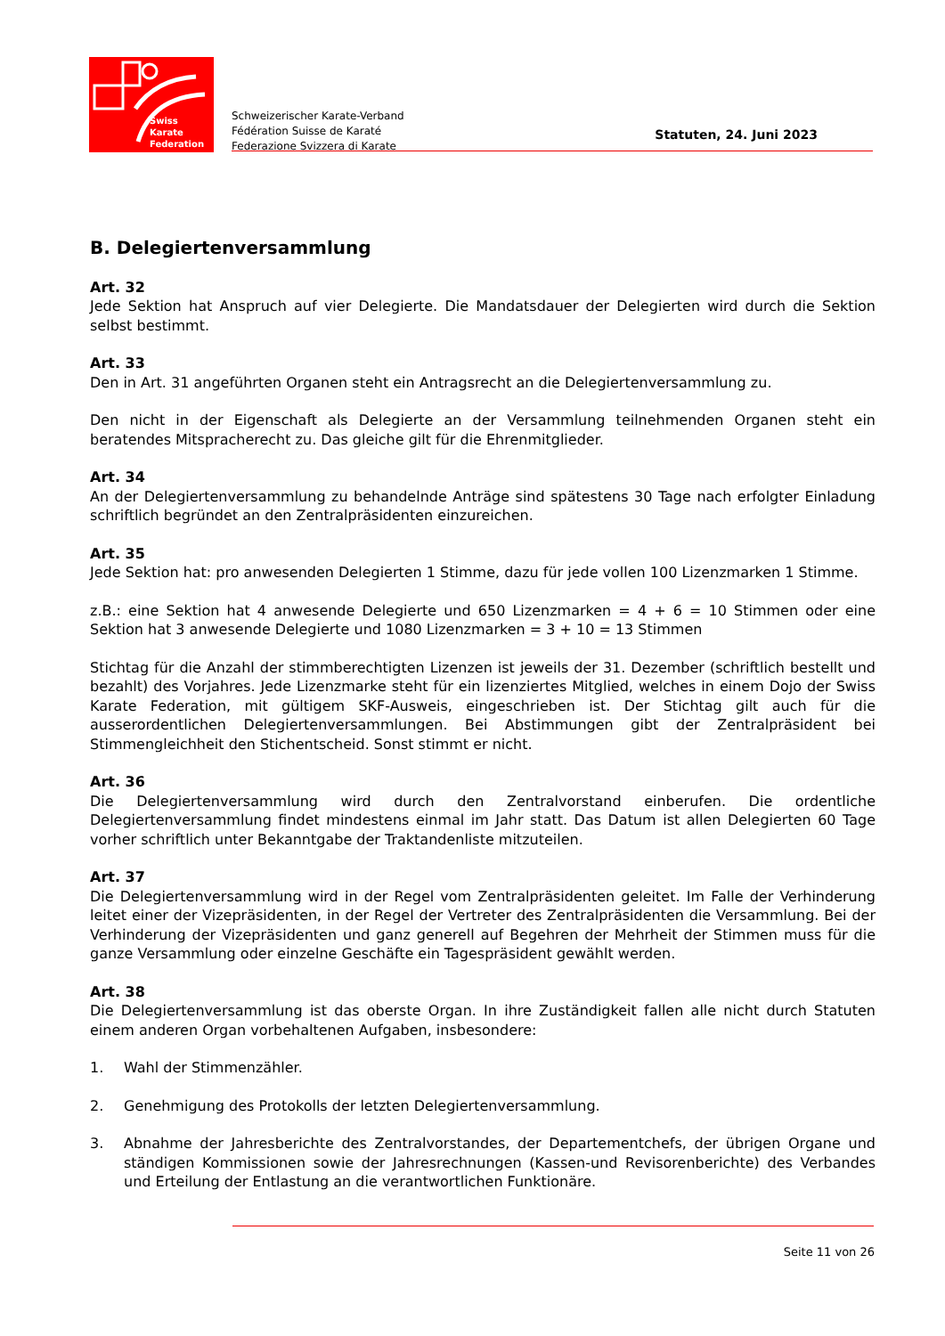Swiss Karate
Federation
Schweizerischer Karate-Verband
Fédération Suisse de Karaté
Federazione Svizzera di Karate
Statuten, 24. Juni 2023
B. Delegiertenversammlung
Art. 32
Jede Sektion hat Anspruch auf vier Delegierte. Die Mandatsdauer der Delegierten wird durch die Sektion selbst bestimmt.
Art. 33
Den in Art. 31 angeführten Organen steht ein Antragsrecht an die Delegiertenversammlung zu.
Den nicht in der Eigenschaft als Delegierte an der Versammlung teilnehmenden Organen steht ein beratendes Mitspracherecht zu. Das gleiche gilt für die Ehrenmitglieder.
Art. 34
An der Delegiertenversammlung zu behandelnde Anträge sind spätestens 30 Tage nach erfolgter Einladung schriftlich begründet an den Zentralpräsidenten einzureichen.
Art. 35
Jede Sektion hat: pro anwesenden Delegierten 1 Stimme, dazu für jede vollen 100 Lizenzmarken 1 Stimme.
z.B.: eine Sektion hat 4 anwesende Delegierte und 650 Lizenzmarken = 4 + 6 = 10 Stimmen oder eine Sektion hat 3 anwesende Delegierte und 1080 Lizenzmarken = 3 + 10 = 13 Stimmen
Stichtag für die Anzahl der stimmberechtigten Lizenzen ist jeweils der 31. Dezember (schriftlich bestellt und bezahlt) des Vorjahres. Jede Lizenzmarke steht für ein lizenziertes Mitglied, welches in einem Dojo der Swiss Karate Federation, mit gültigem SKF-Ausweis, eingeschrieben ist. Der Stichtag gilt auch für die ausserordentlichen Delegiertenversammlungen. Bei Abstimmungen gibt der Zentralpräsident bei Stimmengleichheit den Stichentscheid. Sonst stimmt er nicht.
Art. 36
Die Delegiertenversammlung wird durch den Zentralvorstand einberufen. Die ordentliche Delegiertenversammlung findet mindestens einmal im Jahr statt. Das Datum ist allen Delegierten 60 Tage vorher schriftlich unter Bekanntgabe der Traktandenliste mitzuteilen.
Art. 37
Die Delegiertenversammlung wird in der Regel vom Zentralpräsidenten geleitet. Im Falle der Verhinderung leitet einer der Vizepräsidenten, in der Regel der Vertreter des Zentralpräsidenten die Versammlung. Bei der Verhinderung der Vizepräsidenten und ganz generell auf Begehren der Mehrheit der Stimmen muss für die ganze Versammlung oder einzelne Geschäfte ein Tagespräsident gewählt werden.
Art. 38
Die Delegiertenversammlung ist das oberste Organ. In ihre Zuständigkeit fallen alle nicht durch Statuten einem anderen Organ vorbehaltenen Aufgaben, insbesondere:
1. Wahl der Stimmenzähler.
2. Genehmigung des Protokolls der letzten Delegiertenversammlung.
3. Abnahme der Jahresberichte des Zentralvorstandes, der Departementchefs, der übrigen Organe und ständigen Kommissionen sowie der Jahresrechnungen (Kassen-und Revisorenberichte) des Verbandes und Erteilung der Entlastung an die verantwortlichen Funktionäre.
Seite 11 von 26